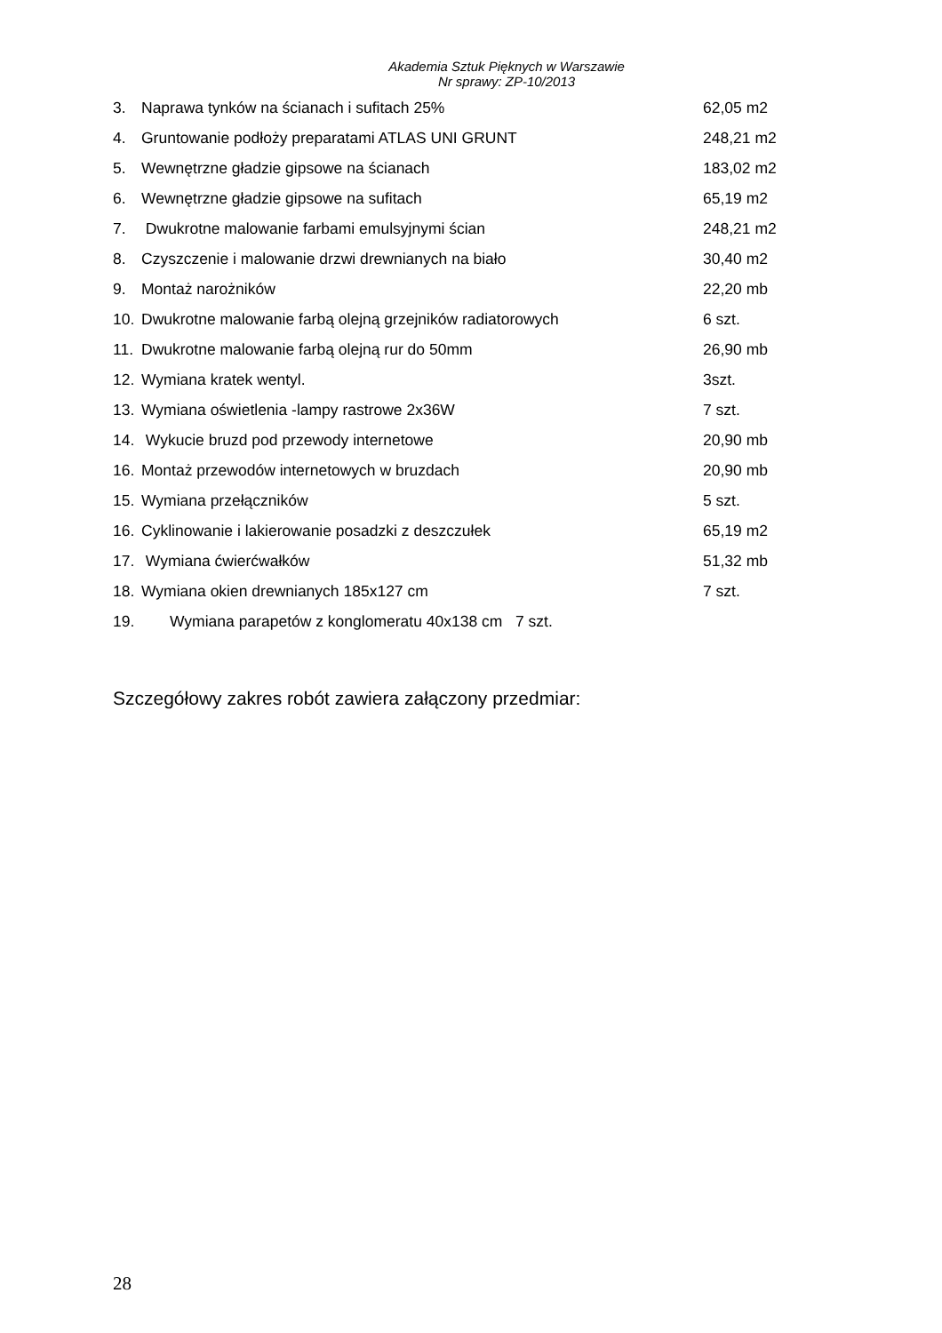Akademia Sztuk Pięknych w Warszawie
Nr sprawy: ZP-10/2013
3. Naprawa tynków na ścianach i sufitach 25% 62,05 m2
4. Gruntowanie podłoży preparatami ATLAS UNI GRUNT 248,21 m2
5. Wewnętrzne gładzie gipsowe na ścianach 183,02 m2
6. Wewnętrzne gładzie gipsowe na sufitach 65,19 m2
7. Dwukrotne malowanie farbami emulsyjnymi ścian 248,21 m2
8. Czyszczenie i malowanie drzwi drewnianych na biało 30,40 m2
9. Montaż narożników 22,20 mb
10. Dwukrotne malowanie farbą olejną grzejników radiatorowych 6 szt.
11. Dwukrotne malowanie farbą olejną rur do 50mm 26,90 mb
12. Wymiana kratek wentyl. 3szt.
13. Wymiana oświetlenia -lampy rastrowe 2x36W 7 szt.
14. Wykucie bruzd pod przewody internetowe 20,90 mb
16. Montaż przewodów internetowych w bruzdach 20,90 mb
15. Wymiana przełączników 5 szt.
16. Cyklinowanie i lakierowanie posadzki z deszczułek 65,19 m2
17. Wymiana ćwierćwałków 51,32 mb
18. Wymiana okien drewnianych 185x127 cm 7 szt.
19. Wymiana parapetów z konglomeratu 40x138 cm 7 szt.
Szczegółowy zakres robót zawiera załączony przedmiar:
28